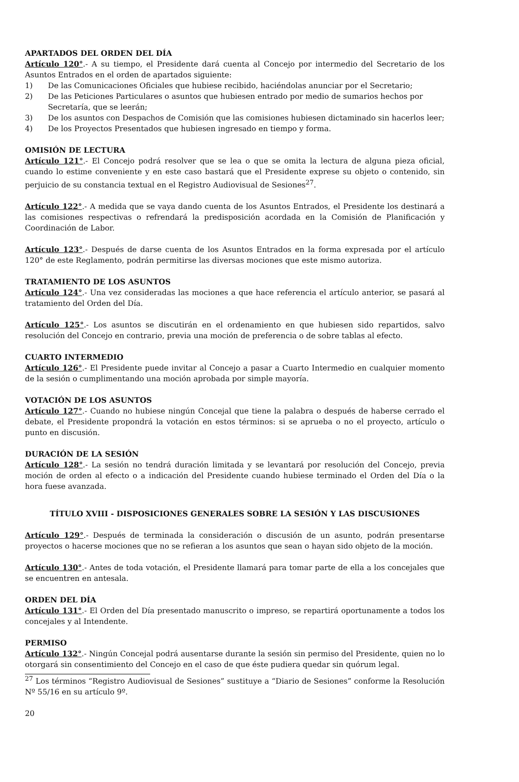APARTADOS DEL ORDEN DEL DÍA
Artículo 120°.- A su tiempo, el Presidente dará cuenta al Concejo por intermedio del Secretario de los Asuntos Entrados en el orden de apartados siguiente:
1) De las Comunicaciones Oficiales que hubiese recibido, haciéndolas anunciar por el Secretario;
2) De las Peticiones Particulares o asuntos que hubiesen entrado por medio de sumarios hechos por Secretaría, que se leerán;
3) De los asuntos con Despachos de Comisión que las comisiones hubiesen dictaminado sin hacerlos leer;
4) De los Proyectos Presentados que hubiesen ingresado en tiempo y forma.
OMISIÓN DE LECTURA
Artículo 121°.- El Concejo podrá resolver que se lea o que se omita la lectura de alguna pieza oficial, cuando lo estime conveniente y en este caso bastará que el Presidente exprese su objeto o contenido, sin perjuicio de su constancia textual en el Registro Audiovisual de Sesiones<sup>27</sup>.
Artículo 122°.- A medida que se vaya dando cuenta de los Asuntos Entrados, el Presidente los destinará a las comisiones respectivas o refrendará la predisposición acordada en la Comisión de Planificación y Coordinación de Labor.
Artículo 123°.- Después de darse cuenta de los Asuntos Entrados en la forma expresada por el artículo 120° de este Reglamento, podrán permitirse las diversas mociones que este mismo autoriza.
TRATAMIENTO DE LOS ASUNTOS
Artículo 124°.- Una vez consideradas las mociones a que hace referencia el artículo anterior, se pasará al tratamiento del Orden del Día.
Artículo 125°.- Los asuntos se discutirán en el ordenamiento en que hubiesen sido repartidos, salvo resolución del Concejo en contrario, previa una moción de preferencia o de sobre tablas al efecto.
CUARTO INTERMEDIO
Artículo 126°.- El Presidente puede invitar al Concejo a pasar a Cuarto Intermedio en cualquier momento de la sesión o cumplimentando una moción aprobada por simple mayoría.
VOTACIÓN DE LOS ASUNTOS
Artículo 127°.- Cuando no hubiese ningún Concejal que tiene la palabra o después de haberse cerrado el debate, el Presidente propondrá la votación en estos términos: si se aprueba o no el proyecto, artículo o punto en discusión.
DURACIÓN DE LA SESIÓN
Artículo 128°.- La sesión no tendrá duración limitada y se levantará por resolución del Concejo, previa moción de orden al efecto o a indicación del Presidente cuando hubiese terminado el Orden del Día o la hora fuese avanzada.
TÍTULO XVIII - DISPOSICIONES GENERALES SOBRE LA SESIÓN Y LAS DISCUSIONES
Artículo 129°.- Después de terminada la consideración o discusión de un asunto, podrán presentarse proyectos o hacerse mociones que no se refieran a los asuntos que sean o hayan sido objeto de la moción.
Artículo 130°.- Antes de toda votación, el Presidente llamará para tomar parte de ella a los concejales que se encuentren en antesala.
ORDEN DEL DÍA
Artículo 131°.- El Orden del Día presentado manuscrito o impreso, se repartirá oportunamente a todos los concejales y al Intendente.
PERMISO
Artículo 132°.- Ningún Concejal podrá ausentarse durante la sesión sin permiso del Presidente, quien no lo otorgará sin consentimiento del Concejo en el caso de que éste pudiera quedar sin quórum legal.
<sup>27</sup> Los términos “Registro Audiovisual de Sesiones” sustituye a “Diario de Sesiones” conforme la Resolución Nº 55/16 en su artículo 9º.
20